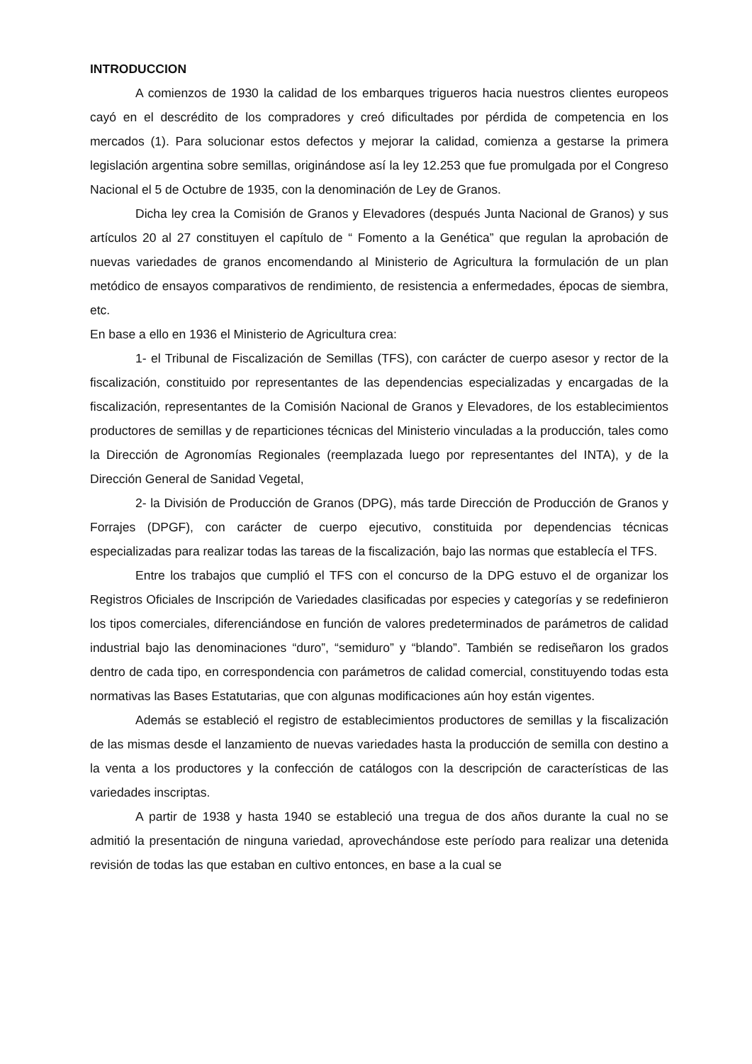INTRODUCCION
A comienzos de 1930 la calidad de los embarques trigueros hacia nuestros clientes europeos cayó en el descrédito de los compradores y creó dificultades por pérdida de competencia en los mercados (1). Para solucionar estos defectos y mejorar la calidad, comienza a gestarse la primera legislación argentina sobre semillas, originándose así la ley 12.253 que fue promulgada por el Congreso Nacional el 5 de Octubre de 1935, con la denominación de Ley de Granos.
Dicha ley crea la Comisión de Granos y Elevadores (después Junta Nacional de Granos) y sus artículos 20 al 27 constituyen el capítulo de “ Fomento a la Genética” que regulan la aprobación de nuevas variedades de granos encomendando al Ministerio de Agricultura la formulación de un plan metódico de ensayos comparativos de rendimiento, de resistencia a enfermedades, épocas de siembra, etc.
En base a ello en 1936 el Ministerio de Agricultura crea:
1- el Tribunal de Fiscalización de Semillas (TFS), con carácter de cuerpo asesor y rector de la fiscalización, constituido por representantes de las dependencias especializadas y encargadas de la fiscalización, representantes de la Comisión Nacional de Granos y Elevadores, de los establecimientos productores de semillas y de reparticiones técnicas del Ministerio vinculadas a la producción, tales como la Dirección de Agronomías Regionales (reemplazada luego por representantes del INTA), y de la Dirección General de Sanidad Vegetal,
2- la División de Producción de Granos (DPG), más tarde Dirección de Producción de Granos y Forrajes (DPGF), con carácter de cuerpo ejecutivo, constituida por dependencias técnicas especializadas para realizar todas las tareas de la fiscalización, bajo las normas que establecía el TFS.
Entre los trabajos que cumplió el TFS con el concurso de la DPG estuvo el de organizar los Registros Oficiales de Inscripción de Variedades clasificadas por especies y categorías y se redefinieron los tipos comerciales, diferenciándose en función de valores predeterminados de parámetros de calidad industrial bajo las denominaciones “duro”, “semiduro” y “blando”. También se rediseñaron los grados dentro de cada tipo, en correspondencia con parámetros de calidad comercial, constituyendo todas esta normativas las Bases Estatutarias, que con algunas modificaciones aún hoy están vigentes.
Además se estableció el registro de establecimientos productores de semillas y la fiscalización de las mismas desde el lanzamiento de nuevas variedades hasta la producción de semilla con destino a la venta a los productores y la confección de catálogos con la descripción de características de las variedades inscriptas.
A partir de 1938 y hasta 1940 se estableció una tregua de dos años durante la cual no se admitió la presentación de ninguna variedad, aprovechándose este período para realizar una detenida revisión de todas las que estaban en cultivo entonces, en base a la cual se